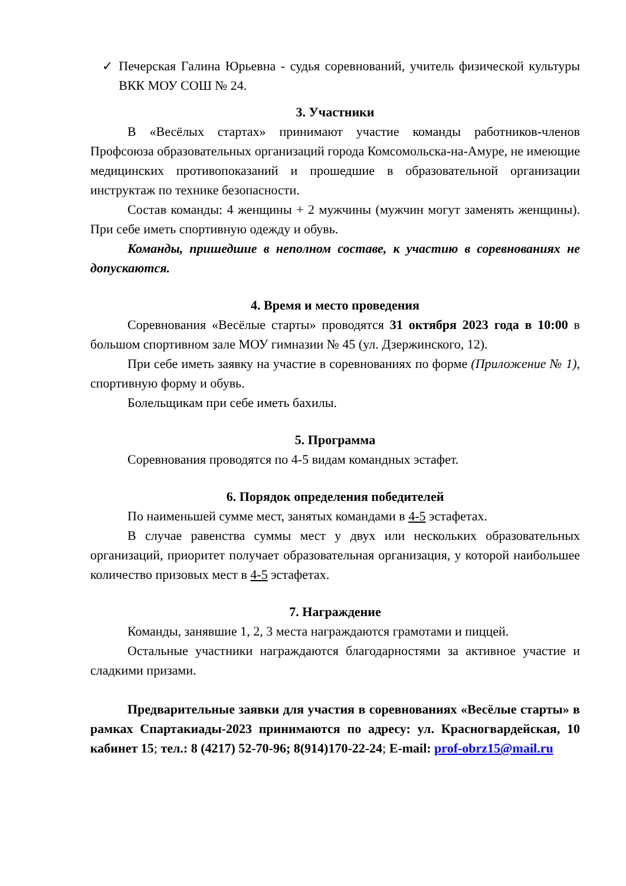✓ Печерская Галина Юрьевна - судья соревнований, учитель физической культуры ВКК МОУ СОШ № 24.
3. Участники
В «Весёлых стартах» принимают участие команды работников-членов Профсоюза образовательных организаций города Комсомольска-на-Амуре, не имеющие медицинских противопоказаний и прошедшие в образовательной организации инструктаж по технике безопасности.
Состав команды: 4 женщины + 2 мужчины (мужчин могут заменять женщины). При себе иметь спортивную одежду и обувь.
Команды, пришедшие в неполном составе, к участию в соревнованиях не допускаются.
4. Время и место проведения
Соревнования «Весёлые старты» проводятся 31 октября 2023 года в 10:00 в большом спортивном зале МОУ гимназии № 45 (ул. Дзержинского, 12).
При себе иметь заявку на участие в соревнованиях по форме (Приложение № 1), спортивную форму и обувь.
Болельщикам при себе иметь бахилы.
5. Программа
Соревнования проводятся по 4-5 видам командных эстафет.
6. Порядок определения победителей
По наименьшей сумме мест, занятых командами в 4-5 эстафетах.
В случае равенства суммы мест у двух или нескольких образовательных организаций, приоритет получает образовательная организация, у которой наибольшее количество призовых мест в 4-5 эстафетах.
7. Награждение
Команды, занявшие 1, 2, 3 места награждаются грамотами и пиццей.
Остальные участники награждаются благодарностями за активное участие и сладкими призами.
Предварительные заявки для участия в соревнованиях «Весёлые старты» в рамках Спартакиады-2023 принимаются по адресу: ул. Красногвардейская, 10 кабинет 15; тел.: 8 (4217) 52-70-96; 8(914)170-22-24; E-mail: prof-obrz15@mail.ru